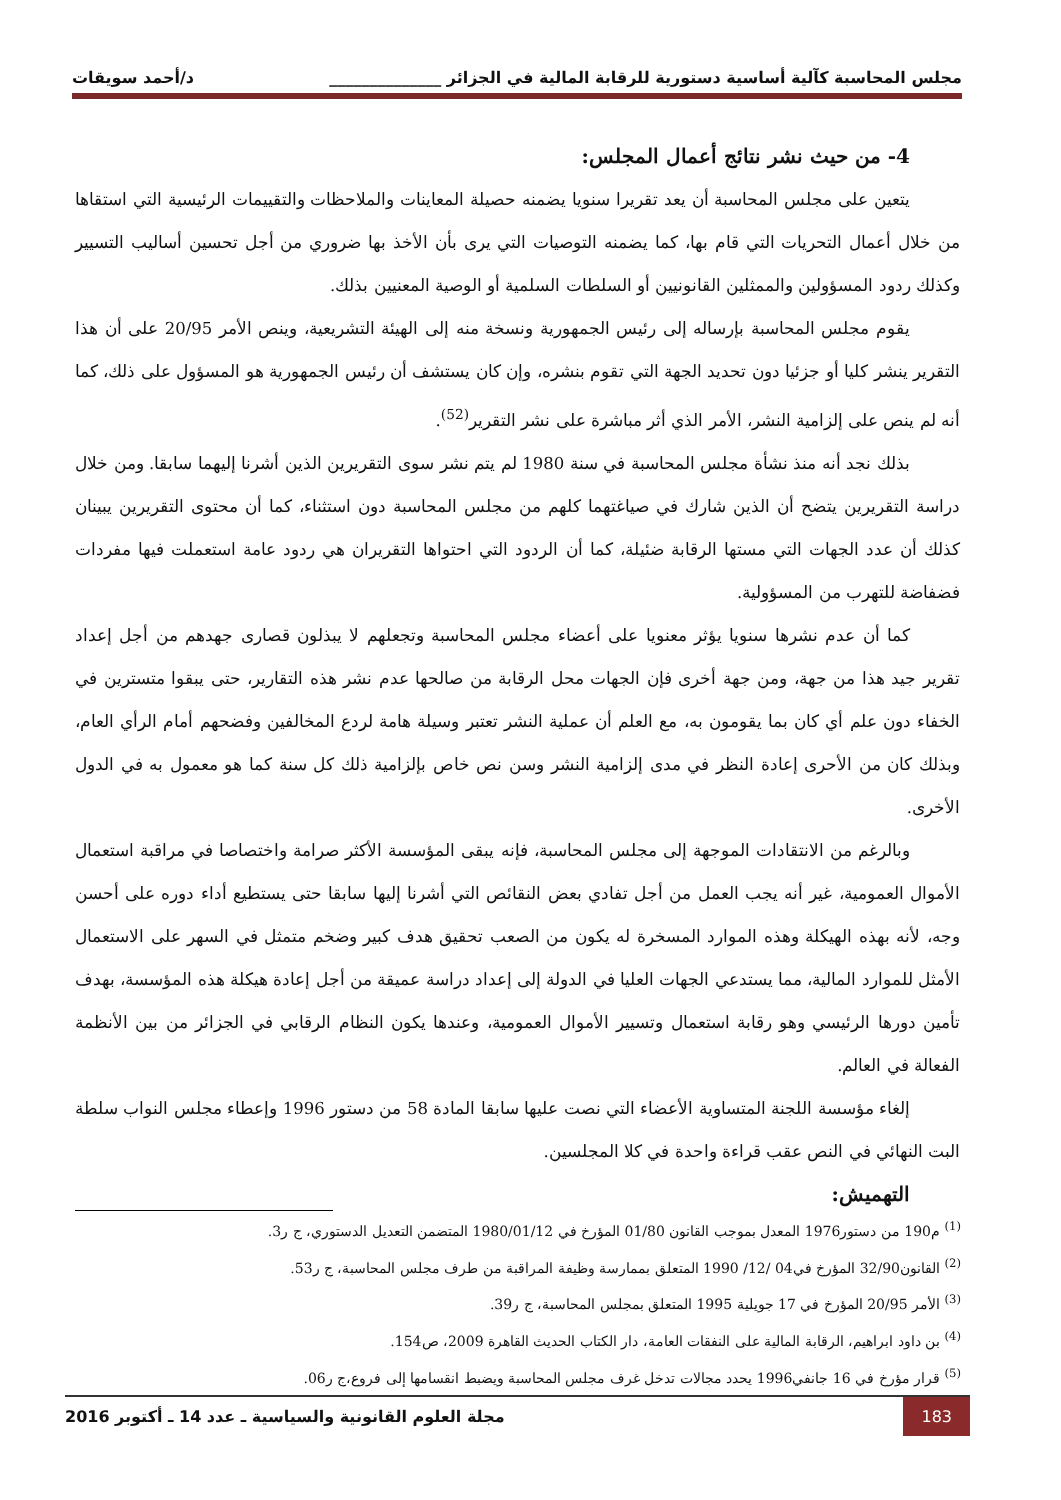مجلس المحاسبة كآلية أساسية دستورية للرقابة المالية في الجزائر ______________ د/أحمد سويقات
4- من حيث نشر نتائج أعمال المجلس:
يتعين على مجلس المحاسبة أن يعد تقريرا سنويا يضمنه حصيلة المعاينات والملاحظات والتقييمات الرئيسية التي استقاها من خلال أعمال التحريات التي قام بها، كما يضمنه التوصيات التي يرى بأن الأخذ بها ضروري من أجل تحسين أساليب التسيير وكذلك ردود المسؤولين والممثلين القانونيين أو السلطات السلمية أو الوصية المعنيين بذلك.
يقوم مجلس المحاسبة بإرساله إلى رئيس الجمهورية ونسخة منه إلى الهيئة التشريعية، وينص الأمر 20/95 على أن هذا التقرير ينشر كليا أو جزئيا دون تحديد الجهة التي تقوم بنشره، وإن كان يستشف أن رئيس الجمهورية هو المسؤول على ذلك، كما أنه لم ينص على إلزامية النشر، الأمر الذي أثر مباشرة على نشر التقرير<sup>(52)</sup>.
بذلك نجد أنه منذ نشأة مجلس المحاسبة في سنة 1980 لم يتم نشر سوى التقريرين الذين أشرنا إليهما سابقا. ومن خلال دراسة التقريرين يتضح أن الذين شارك في صياغتهما كلهم من مجلس المحاسبة دون استثناء، كما أن محتوى التقريرين يبينان كذلك أن عدد الجهات التي مستها الرقابة ضئيلة، كما أن الردود التي احتواها التقريران هي ردود عامة استعملت فيها مفردات فضفاضة للتهرب من المسؤولية.
كما أن عدم نشرها سنويا يؤثر معنويا على أعضاء مجلس المحاسبة وتجعلهم لا يبذلون قصارى جهدهم من أجل إعداد تقرير جيد هذا من جهة، ومن جهة أخرى فإن الجهات محل الرقابة من صالحها عدم نشر هذه التقارير، حتى يبقوا متسترين في الخفاء دون علم أي كان بما يقومون به، مع العلم أن عملية النشر تعتبر وسيلة هامة لردع المخالفين وفضحهم أمام الرأي العام، وبذلك كان من الأحرى إعادة النظر في مدى إلزامية النشر وسن نص خاص بإلزامية ذلك كل سنة كما هو معمول به في الدول الأخرى.
وبالرغم من الانتقادات الموجهة إلى مجلس المحاسبة، فإنه يبقى المؤسسة الأكثر صرامة واختصاصا في مراقبة استعمال الأموال العمومية، غير أنه يجب العمل من أجل تفادي بعض النقائص التي أشرنا إليها سابقا حتى يستطيع أداء دوره على أحسن وجه، لأنه بهذه الهيكلة وهذه الموارد المسخرة له يكون من الصعب تحقيق هدف كبير وضخم متمثل في السهر على الاستعمال الأمثل للموارد المالية، مما يستدعي الجهات العليا في الدولة إلى إعداد دراسة عميقة من أجل إعادة هيكلة هذه المؤسسة، بهدف تأمين دورها الرئيسي وهو رقابة استعمال وتسيير الأموال العمومية، وعندها يكون النظام الرقابي في الجزائر من بين الأنظمة الفعالة في العالم.
إلغاء مؤسسة اللجنة المتساوية الأعضاء التي نصت عليها سابقا المادة 58 من دستور 1996 وإعطاء مجلس النواب سلطة البت النهائي في النص عقب قراءة واحدة في كلا المجلسين.
التهميش:
<sup>(1)</sup> م190 من دستور1976 المعدل بموجب القانون 01/80 المؤرخ في 1980/01/12 المتضمن التعديل الدستوري، ج ر3.
<sup>(2)</sup> القانون32/90 المؤرخ في04 /12/ 1990 المتعلق بممارسة وظيفة المراقبة من طرف مجلس المحاسبة، ج ر53.
<sup>(3)</sup> الأمر 20/95 المؤرخ في 17 جويلية 1995 المتعلق بمجلس المحاسبة، ج ر39.
<sup>(4)</sup> بن داود ابراهيم، الرقابة المالية على النفقات العامة، دار الكتاب الحديث القاهرة 2009، ص154.
<sup>(5)</sup> قرار مؤرخ في 16 جانفي1996 يحدد مجالات تدخل غرف مجلس المحاسبة ويضبط انقسامها إلى فروع،ج ر06.
183 مجلة العلوم القانونية والسياسية ـ عدد 14 ـ أكتوبر 2016